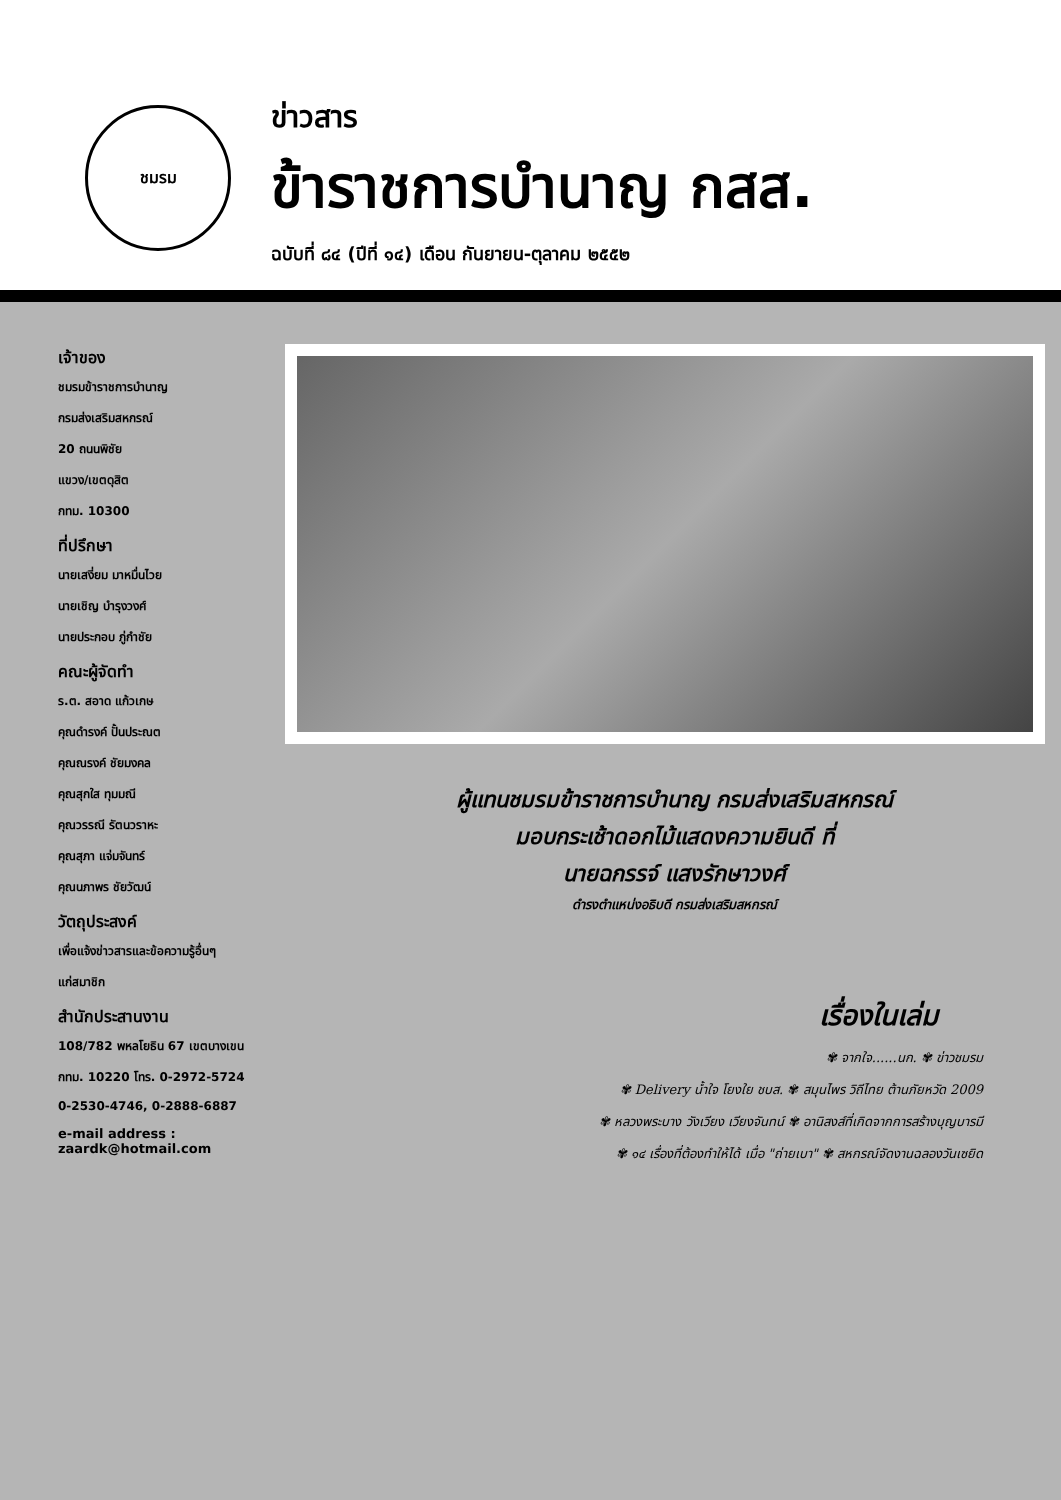ชมรม
ข่าวสาร
ข้าราชการบำนาญ กสส.
ฉบับที่ ๘๔ (ปีที่ ๑๔) เดือน กันยายน-ตุลาคม ๒๕๕๒
เจ้าของ
ชมรมข้าราชการบำนาญ
กรมส่งเสริมสหกรณ์
20 ถนนพิชัย
แขวง/เขตดุสิต
กทม. 10300
ที่ปรึกษา
นายเสงี่ยม มาหมื่นไวย
นายเชิญ บำรุงวงศ์
นายประกอบ ภู่กำชัย
คณะผู้จัดทำ
ร.ต. สอาด แก้วเกษ
คุณดำรงค์ ปั้นประณต
คุณณรงค์ ชัยมงคล
คุณสุกใส ทุมมณี
คุณวรรณี รัตนวราหะ
คุณสุภา แจ่มจันทร์
คุณนภาพร ชัยวัฒน์
วัตถุประสงค์
เพื่อแจ้งข่าวสารและข้อความรู้อื่นๆ
แก่สมาชิก
สำนักประสานงาน
108/782 พหลโยธิน 67 เขตบางเขน
กทม. 10220 โทร. 0-2972-5724
0-2530-4746, 0-2888-6887
e-mail address : zaardk@hotmail.com
ผู้แทนชมรมข้าราชการบำนาญ กรมส่งเสริมสหกรณ์
มอบกระเช้าดอกไม้แสดงความยินดี ที่
นายฉกรรจ์ แสงรักษาวงศ์
ดำรงตำแหน่งอธิบดี กรมส่งเสริมสหกรณ์
เรื่องในเล่ม
✾ จากใจ......นก. ✾ ข่าวชมรม
✾ Delivery น้ำใจ โยงใย ชบส. ✾ สมุนไพร วิถีไทย ต้านภัยหวัด 2009
✾ หลวงพระบาง วังเวียง เวียงจันทน์ ✾ อานิสงส์ที่เกิดจากการสร้างบุญบารมี
✾ ๑๔ เรื่องที่ต้องทำให้ได้ เมื่อ "ถ่ายเบา" ✾ สหกรณ์จัดงานฉลองวันเซยิด